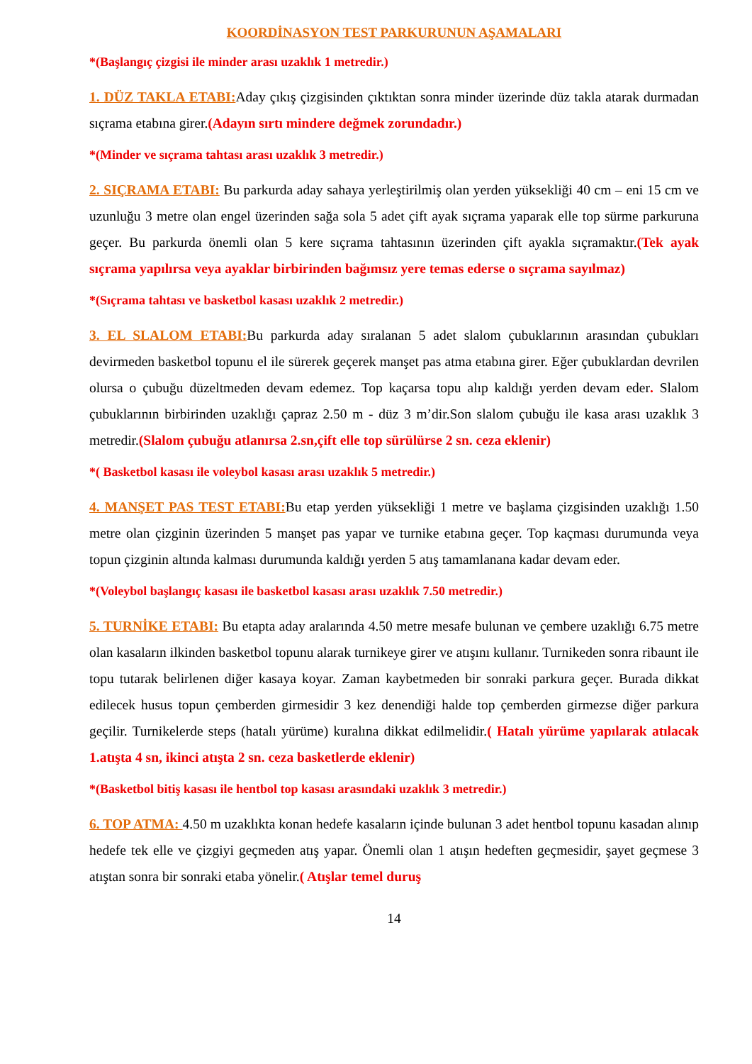KOORDİNASYON TEST PARKURUNUN AŞAMALARI
*(Başlangıç çizgisi ile minder arası uzaklık 1 metredir.)
1. DÜZ TAKLA ETABI: Aday çıkış çizgisinden çıktıktan sonra minder üzerinde düz takla atarak durmadan sıçrama etabına girer.(Adayın sırtı mindere değmek zorundadır.)
*(Minder ve sıçrama tahtası arası uzaklık 3 metredir.)
2. SIÇRAMA ETABI: Bu parkurda aday sahaya yerleştirilmiş olan yerden yüksekliği 40 cm – eni 15 cm ve uzunluğu 3 metre olan engel üzerinden sağa sola 5 adet çift ayak sıçrama yaparak elle top sürme parkuruna geçer. Bu parkurda önemli olan 5 kere sıçrama tahtasının üzerinden çift ayakla sıçramaktır.(Tek ayak sıçrama yapılırsa veya ayaklar birbirinden bağımsız yere temas ederse o sıçrama sayılmaz)
*(Sıçrama tahtası ve basketbol kasası uzaklık 2 metredir.)
3. EL SLALOM ETABI: Bu parkurda aday sıralanan 5 adet slalom çubuklarının arasından çubukları devirmeden basketbol topunu el ile sürerek geçerek manşet pas atma etabına girer. Eğer çubuklardan devrilen olursa o çubuğu düzeltmeden devam edemez. Top kaçarsa topu alıp kaldığı yerden devam eder. Slalom çubuklarının birbirinden uzaklığı çapraz 2.50 m - düz 3 m’dir.Son slalom çubuğu ile kasa arası uzaklık 3 metredir.(Slalom çubuğu atlanırsa 2.sn,çift elle top sürülürse 2 sn. ceza eklenir)
*( Basketbol kasası ile voleybol kasası arası uzaklık 5 metredir.)
4. MANŞET PAS TEST ETABI: Bu etap yerden yüksekliği 1 metre ve başlama çizgisinden uzaklığı 1.50 metre olan çizginin üzerinden 5 manşet pas yapar ve turnike etabına geçer. Top kaçması durumunda veya topun çizginin altında kalması durumunda kaldığı yerden 5 atış tamamlanana kadar devam eder.
*(Voleybol başlangıç kasası ile basketbol kasası arası uzaklık 7.50 metredir.)
5. TURNİKE ETABI: Bu etapta aday aralarında 4.50 metre mesafe bulunan ve çembere uzaklığı 6.75 metre olan kasaların ilkinden basketbol topunu alarak turnikeye girer ve atışını kullanır. Turnikeden sonra ribaunt ile topu tutarak belirlenen diğer kasaya koyar. Zaman kaybetmeden bir sonraki parkura geçer. Burada dikkat edilecek husus topun çemberden girmesidir 3 kez denendiği halde top çemberden girmezse diğer parkura geçilir. Turnikelerde steps (hatalı yürüme) kuralına dikkat edilmelidir.( Hatalı yürüme yapılarak atılacak 1.atışta 4 sn, ikinci atışta 2 sn. ceza basketlerde eklenir)
*(Basketbol bitiş kasası ile hentbol top kasası arasındaki uzaklık 3 metredir.)
6. TOP ATMA: 4.50 m uzaklıkta konan hedefe kasaların içinde bulunan 3 adet hentbol topunu kasadan alınıp hedefe tek elle ve çizgiyi geçmeden atış yapar. Önemli olan 1 atışın hedeften geçmesidir, şayet geçmese 3 atıştan sonra bir sonraki etaba yönelir.( Atışlar temel duruş
14